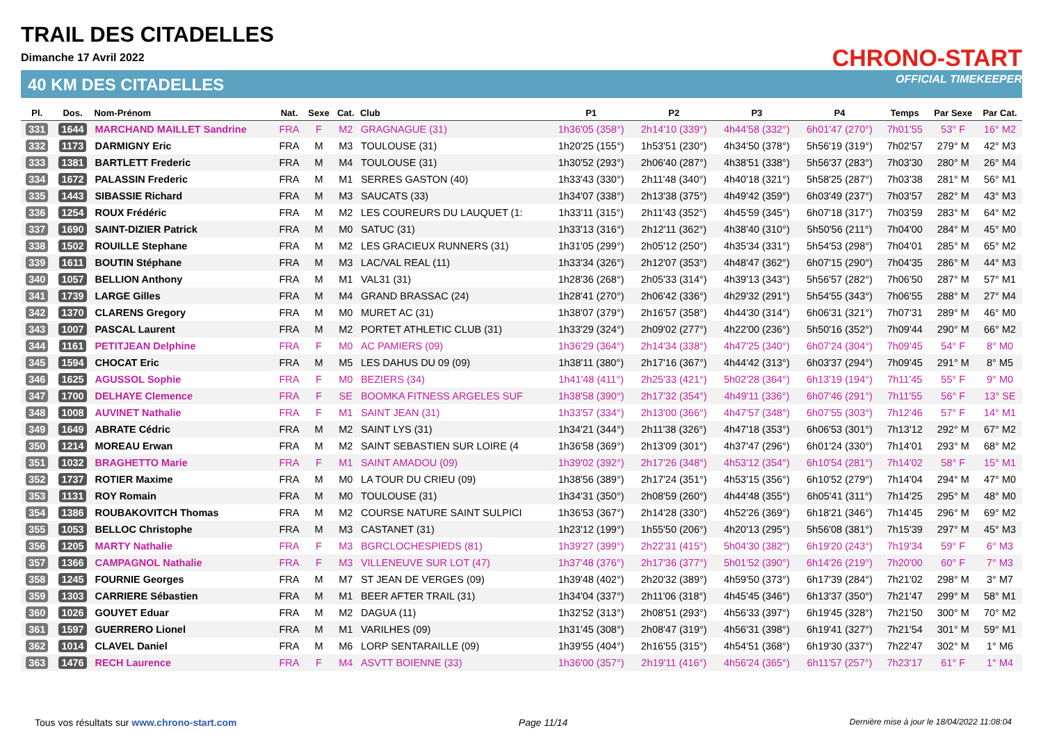TRAIL DES CITADELLES
Dimanche 17 Avril 2022
40 KM DES CITADELLES
CHRONO-START
OFFICIAL TIMEKEEPER
| Pl. | Dos. | Nom-Prénom | Nat. | Sexe | Cat. | Club | P1 | P2 | P3 | P4 | Temps | Par Sexe | Par Cat. |
| --- | --- | --- | --- | --- | --- | --- | --- | --- | --- | --- | --- | --- | --- |
| 331 | 1644 | MARCHAND MAILLET Sandrine | FRA | F | M2 | GRAGNAGUE (31) | 1h36'05 (358°) | 2h14'10 (339°) | 4h44'58 (332°) | 6h01'47 (270°) | 7h01'55 | 53° F | 16° M2 |
| 332 | 1173 | DARMIGNY Eric | FRA | M | M3 | TOULOUSE (31) | 1h20'25 (155°) | 1h53'51 (230°) | 4h34'50 (378°) | 5h56'19 (319°) | 7h02'57 | 279° M | 42° M3 |
| 333 | 1381 | BARTLETT Frederic | FRA | M | M4 | TOULOUSE (31) | 1h30'52 (293°) | 2h06'40 (287°) | 4h38'51 (338°) | 5h56'37 (283°) | 7h03'30 | 280° M | 26° M4 |
| 334 | 1672 | PALASSIN Frederic | FRA | M | M1 | SERRES GASTON (40) | 1h33'43 (330°) | 2h11'48 (340°) | 4h40'18 (321°) | 5h58'25 (287°) | 7h03'38 | 281° M | 56° M1 |
| 335 | 1443 | SIBASSIE Richard | FRA | M | M3 | SAUCATS (33) | 1h34'07 (338°) | 2h13'38 (375°) | 4h49'42 (359°) | 6h03'49 (237°) | 7h03'57 | 282° M | 43° M3 |
| 336 | 1254 | ROUX Frédéric | FRA | M | M2 | LES COUREURS DU LAUQUET (1: | 1h33'11 (315°) | 2h11'43 (352°) | 4h45'59 (345°) | 6h07'18 (317°) | 7h03'59 | 283° M | 64° M2 |
| 337 | 1690 | SAINT-DIZIER Patrick | FRA | M | M0 | SATUC (31) | 1h33'13 (316°) | 2h12'11 (362°) | 4h38'40 (310°) | 5h50'56 (211°) | 7h04'00 | 284° M | 45° M0 |
| 338 | 1502 | ROUILLE Stephane | FRA | M | M2 | LES GRACIEUX RUNNERS (31) | 1h31'05 (299°) | 2h05'12 (250°) | 4h35'34 (331°) | 5h54'53 (298°) | 7h04'01 | 285° M | 65° M2 |
| 339 | 1611 | BOUTIN Stéphane | FRA | M | M3 | LAC/VAL REAL (11) | 1h33'34 (326°) | 2h12'07 (353°) | 4h48'47 (362°) | 6h07'15 (290°) | 7h04'35 | 286° M | 44° M3 |
| 340 | 1057 | BELLION Anthony | FRA | M | M1 | VAL31 (31) | 1h28'36 (268°) | 2h05'33 (314°) | 4h39'13 (343°) | 5h56'57 (282°) | 7h06'50 | 287° M | 57° M1 |
| 341 | 1739 | LARGE Gilles | FRA | M | M4 | GRAND BRASSAC (24) | 1h28'41 (270°) | 2h06'42 (336°) | 4h29'32 (291°) | 5h54'55 (343°) | 7h06'55 | 288° M | 27° M4 |
| 342 | 1370 | CLARENS Gregory | FRA | M | M0 | MURET AC (31) | 1h38'07 (379°) | 2h16'57 (358°) | 4h44'30 (314°) | 6h06'31 (321°) | 7h07'31 | 289° M | 46° M0 |
| 343 | 1007 | PASCAL Laurent | FRA | M | M2 | PORTET ATHLETIC CLUB (31) | 1h33'29 (324°) | 2h09'02 (277°) | 4h22'00 (236°) | 5h50'16 (352°) | 7h09'44 | 290° M | 66° M2 |
| 344 | 1161 | PETITJEAN Delphine | FRA | F | M0 | AC PAMIERS (09) | 1h36'29 (364°) | 2h14'34 (338°) | 4h47'25 (340°) | 6h07'24 (304°) | 7h09'45 | 54° F | 8° M0 |
| 345 | 1594 | CHOCAT Eric | FRA | M | M5 | LES DAHUS DU 09 (09) | 1h38'11 (380°) | 2h17'16 (367°) | 4h44'42 (313°) | 6h03'37 (294°) | 7h09'45 | 291° M | 8° M5 |
| 346 | 1625 | AGUSSOL Sophie | FRA | F | M0 | BEZIERS (34) | 1h41'48 (411°) | 2h25'33 (421°) | 5h02'28 (364°) | 6h13'19 (194°) | 7h11'45 | 55° F | 9° M0 |
| 347 | 1700 | DELHAYE Clemence | FRA | F | SE | BOOMKA FITNESS ARGELES SUF | 1h38'58 (390°) | 2h17'32 (354°) | 4h49'11 (336°) | 6h07'46 (291°) | 7h11'55 | 56° F | 13° SE |
| 348 | 1008 | AUVINET Nathalie | FRA | F | M1 | SAINT JEAN (31) | 1h33'57 (334°) | 2h13'00 (366°) | 4h47'57 (348°) | 6h07'55 (303°) | 7h12'46 | 57° F | 14° M1 |
| 349 | 1649 | ABRATE Cédric | FRA | M | M2 | SAINT LYS (31) | 1h34'21 (344°) | 2h11'38 (326°) | 4h47'18 (353°) | 6h06'53 (301°) | 7h13'12 | 292° M | 67° M2 |
| 350 | 1214 | MOREAU Erwan | FRA | M | M2 | SAINT SEBASTIEN SUR LOIRE (4 | 1h36'58 (369°) | 2h13'09 (301°) | 4h37'47 (296°) | 6h01'24 (330°) | 7h14'01 | 293° M | 68° M2 |
| 351 | 1032 | BRAGHETTO Marie | FRA | F | M1 | SAINT AMADOU (09) | 1h39'02 (392°) | 2h17'26 (348°) | 4h53'12 (354°) | 6h10'54 (281°) | 7h14'02 | 58° F | 15° M1 |
| 352 | 1737 | ROTIER Maxime | FRA | M | M0 | LA TOUR DU CRIEU (09) | 1h38'56 (389°) | 2h17'24 (351°) | 4h53'15 (356°) | 6h10'52 (279°) | 7h14'04 | 294° M | 47° M0 |
| 353 | 1131 | ROY Romain | FRA | M | M0 | TOULOUSE (31) | 1h34'31 (350°) | 2h08'59 (260°) | 4h44'48 (355°) | 6h05'41 (311°) | 7h14'25 | 295° M | 48° M0 |
| 354 | 1386 | ROUBAKOVITCH Thomas | FRA | M | M2 | COURSE NATURE SAINT SULPICI | 1h36'53 (367°) | 2h14'28 (330°) | 4h52'26 (369°) | 6h18'21 (346°) | 7h14'45 | 296° M | 69° M2 |
| 355 | 1053 | BELLOC Christophe | FRA | M | M3 | CASTANET (31) | 1h23'12 (199°) | 1h55'50 (206°) | 4h20'13 (295°) | 5h56'08 (381°) | 7h15'39 | 297° M | 45° M3 |
| 356 | 1205 | MARTY Nathalie | FRA | F | M3 | BGRCLOCHESPIEDS (81) | 1h39'27 (399°) | 2h22'31 (415°) | 5h04'30 (382°) | 6h19'20 (243°) | 7h19'34 | 59° F | 6° M3 |
| 357 | 1366 | CAMPAGNOL Nathalie | FRA | F | M3 | VILLENEUVE SUR LOT (47) | 1h37'48 (376°) | 2h17'36 (377°) | 5h01'52 (390°) | 6h14'26 (219°) | 7h20'00 | 60° F | 7° M3 |
| 358 | 1245 | FOURNIE Georges | FRA | M | M7 | ST JEAN DE VERGES (09) | 1h39'48 (402°) | 2h20'32 (389°) | 4h59'50 (373°) | 6h17'39 (284°) | 7h21'02 | 298° M | 3° M7 |
| 359 | 1303 | CARRIERE Sébastien | FRA | M | M1 | BEER AFTER TRAIL (31) | 1h34'04 (337°) | 2h11'06 (318°) | 4h45'45 (346°) | 6h13'37 (350°) | 7h21'47 | 299° M | 58° M1 |
| 360 | 1026 | GOUYET Eduar | FRA | M | M2 | DAGUA (11) | 1h32'52 (313°) | 2h08'51 (293°) | 4h56'33 (397°) | 6h19'45 (328°) | 7h21'50 | 300° M | 70° M2 |
| 361 | 1597 | GUERRERO Lionel | FRA | M | M1 | VARILHES (09) | 1h31'45 (308°) | 2h08'47 (319°) | 4h56'31 (398°) | 6h19'41 (327°) | 7h21'54 | 301° M | 59° M1 |
| 362 | 1014 | CLAVEL Daniel | FRA | M | M6 | LORP SENTARAILLE (09) | 1h39'55 (404°) | 2h16'55 (315°) | 4h54'51 (368°) | 6h19'30 (337°) | 7h22'47 | 302° M | 1° M6 |
| 363 | 1476 | RECH Laurence | FRA | F | M4 | ASVTT BOIENNE (33) | 1h36'00 (357°) | 2h19'11 (416°) | 4h56'24 (365°) | 6h11'57 (257°) | 7h23'17 | 61° F | 1° M4 |
Tous vos résultats sur www.chrono-start.com Page 11/14 Dernière mise à jour le 18/04/2022 11:08:04